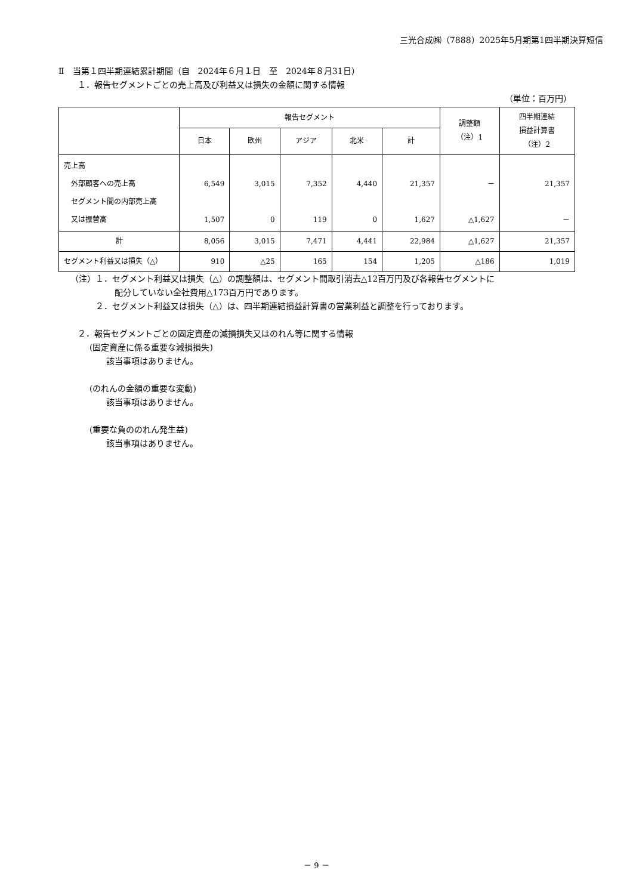三光合成㈱（7888）2025年5月期第1四半期決算短信
Ⅱ　当第１四半期連結累計期間（自　2024年６月１日　至　2024年８月31日）
１．報告セグメントごとの売上高及び利益又は損失の金額に関する情報
（単位：百万円）
| | 報告セグメント | | | | | 調整額 （注）1 | 四半期連結 損益計算書 （注）2 |
| --- | --- | --- | --- | --- | --- | --- | --- |
| | 日本 | 欧州 | アジア | 北米 | 計 | | |
| 売上高 外部顧客への売上高 セグメント間の内部売上高 又は振替高 | 6,549 1,507 | 3,015 0 | 7,352 119 | 4,440 0 | 21,357 1,627 | － △1,627 | 21,357 － |
| 計 | 8,056 | 3,015 | 7,471 | 4,441 | 22,984 | △1,627 | 21,357 |
| セグメント利益又は損失（△） | 910 | △25 | 165 | 154 | 1,205 | △186 | 1,019 |
（注）１．セグメント利益又は損失（△）の調整額は、セグメント間取引消去△12百万円及び各報告セグメントに
配分していない全社費用△173百万円であります。
２．セグメント利益又は損失（△）は、四半期連結損益計算書の営業利益と調整を行っております。
２．報告セグメントごとの固定資産の減損損失又はのれん等に関する情報
(固定資産に係る重要な減損損失)
該当事項はありません。
(のれんの金額の重要な変動)
該当事項はありません。
(重要な負ののれん発生益)
該当事項はありません。
－ 9 －